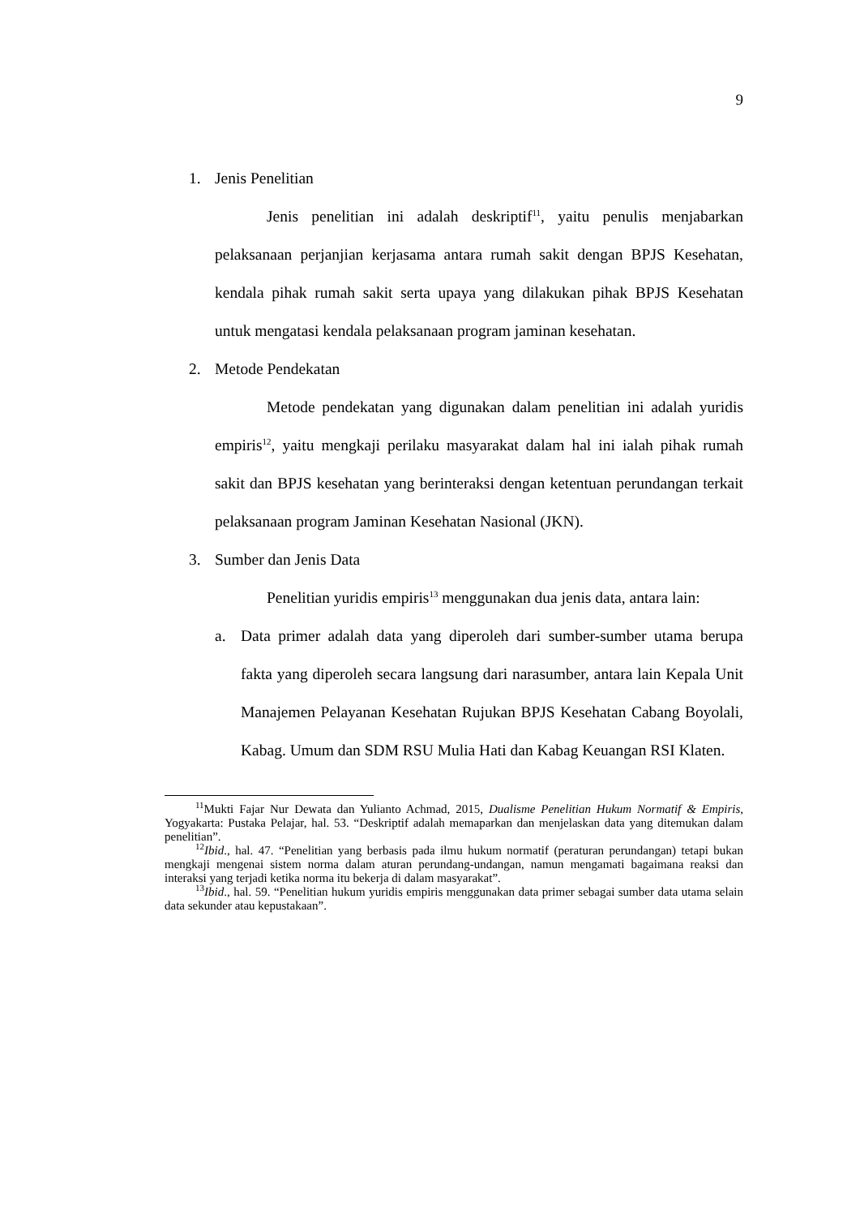9
1. Jenis Penelitian
Jenis penelitian ini adalah deskriptif<sup>11</sup>, yaitu penulis menjabarkan pelaksanaan perjanjian kerjasama antara rumah sakit dengan BPJS Kesehatan, kendala pihak rumah sakit serta upaya yang dilakukan pihak BPJS Kesehatan untuk mengatasi kendala pelaksanaan program jaminan kesehatan.
2. Metode Pendekatan
Metode pendekatan yang digunakan dalam penelitian ini adalah yuridis empiris<sup>12</sup>, yaitu mengkaji perilaku masyarakat dalam hal ini ialah pihak rumah sakit dan BPJS kesehatan yang berinteraksi dengan ketentuan perundangan terkait pelaksanaan program Jaminan Kesehatan Nasional (JKN).
3. Sumber dan Jenis Data
Penelitian yuridis empiris<sup>13</sup> menggunakan dua jenis data, antara lain:
a. Data primer adalah data yang diperoleh dari sumber-sumber utama berupa fakta yang diperoleh secara langsung dari narasumber, antara lain Kepala Unit Manajemen Pelayanan Kesehatan Rujukan BPJS Kesehatan Cabang Boyolali, Kabag. Umum dan SDM RSU Mulia Hati dan Kabag Keuangan RSI Klaten.
<sup>11</sup> Mukti Fajar Nur Dewata dan Yulianto Achmad, 2015, Dualisme Penelitian Hukum Normatif & Empiris, Yogyakarta: Pustaka Pelajar, hal. 53. “Deskriptif adalah memaparkan dan menjelaskan data yang ditemukan dalam penelitian”.
<sup>12</sup> Ibid., hal. 47. “Penelitian yang berbasis pada ilmu hukum normatif (peraturan perundangan) tetapi bukan mengkaji mengenai sistem norma dalam aturan perundang-undangan, namun mengamati bagaimana reaksi dan interaksi yang terjadi ketika norma itu bekerja di dalam masyarakat”.
<sup>13</sup> Ibid., hal. 59. “Penelitian hukum yuridis empiris menggunakan data primer sebagai sumber data utama selain data sekunder atau kepustakaan”.